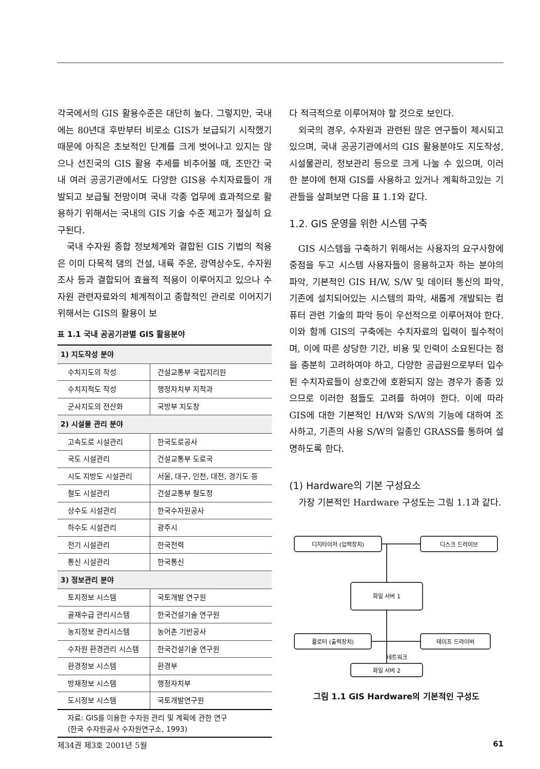각국에서의 GIS 활용수준은 대단히 높다. 그렇지만, 국내에는 80년대 후반부터 비로소 GIS가 보급되기 시작했기 때문에 아직은 초보적인 단계를 크게 벗어나고 있지는 않으나 선진국의 GIS 활용 추세를 비추어볼 때, 조만간 국내 여러 공공기관에서도 다양한 GIS용 수치자료들이 개발되고 보급될 전망이며 국내 각종 업무에 효과적으로 활용하기 위해서는 국내의 GIS 기술 수준 제고가 절실히 요구된다.
국내 수자원 종합 정보체계와 결합된 GIS 기법의 적용은 이미 다목적 댐의 건설, 내륙 주운, 광역상수도, 수자원 조사 등과 결합되어 효율적 적용이 이루어지고 있으나 수자원 관련자료와의 체계적이고 종합적인 관리로 이어지기 위해서는 GIS의 활용이 보
표 1.1 국내 공공기관별 GIS 활용분야
| 1) 지도작성 분야 | |
| --- | --- |
| 수치지도의 작성 | 건설교통부 국립지리원 |
| 수치지적도 작성 | 행정자치부 지적과 |
| 군사지도의 전산화 | 국방부 지도창 |
| 2) 시설물 관리 분야 | |
| 고속도로 시설관리 | 한국도로공사 |
| 국도 시설관리 | 건설교통부 도로국 |
| 시도 지방도 시설관리 | 서울, 대구, 인천, 대전, 경기도 등 |
| 철도 시설관리 | 건설교통부 철도청 |
| 상수도 시설관리 | 한국수자원공사 |
| 하수도 시설관리 | 광주시 |
| 전기 시설관리 | 한국전력 |
| 통신 시설관리 | 한국통신 |
| 3) 정보관리 분야 | |
| 토지정보 시스템 | 국토개발 연구원 |
| 골재수급 관리시스템 | 한국건설기술 연구원 |
| 농지정보 관리시스템 | 농어촌 기반공사 |
| 수자원 환경관리 시스템 | 한국건설기술 연구원 |
| 환경정보 시스템 | 환경부 |
| 방재정보 시스템 | 행정자치부 |
| 도시정보 시스템 | 국토개발연구원 |
자료: GIS를 이용한 수자원 관리 및 계획에 관한 연구
(한국 수자원공사 수자원연구소, 1993)
다 적극적으로 이루어져야 할 것으로 보인다.
외국의 경우, 수자원과 관련된 많은 연구들이 제시되고 있으며, 국내 공공기관에서의 GIS 활용분야도 지도작성, 시설물관리, 정보관리 등으로 크게 나눌 수 있으며, 이러한 분야에 현재 GIS를 사용하고 있거나 계획하고있는 기관들을 살펴보면 다음 표 1.1와 같다.
1.2. GIS 운영을 위한 시스템 구축
GIS 시스템을 구축하기 위해서는 사용자의 요구사항에 중점을 두고 시스템 사용자들이 응용하고자 하는 분야의 파악, 기본적인 GIS H/W, S/W 및 데이터 통신의 파악, 기존에 설치되어있는 시스템의 파악, 새롭게 개발되는 컴퓨터 관련 기술의 파악 등이 우선적으로 이루어져야 한다. 이와 함께 GIS의 구축에는 수치자료의 입력이 필수적이며, 이에 따른 상당한 기간, 비용 및 인력이 소요된다는 점을 충분히 고려하여야 하고, 다양한 공급원으로부터 입수된 수치자료들이 상호간에 호환되지 않는 경우가 종종 있으므로 이러한 점들도 고려를 하여야 한다. 이에 따라 GIS에 대한 기본적인 H/W와 S/W의 기능에 대하여 조사하고, 기존의 사용 S/W의 일종인 GRASS를 통하여 설명하도록 한다.
(1) Hardware의 기본 구성요소
가장 기본적인 Hardware 구성도는 그림 1.1과 같다.
디지타이저 (입력장치)
디스크 드라이브
화일 서버 1
플로터 (출력장치)
테이프 드라이버
네트워크
화일 서버 2
그림 1.1 GIS Hardware의 기본적인 구성도
제34권 제3호 2001년 5월 61